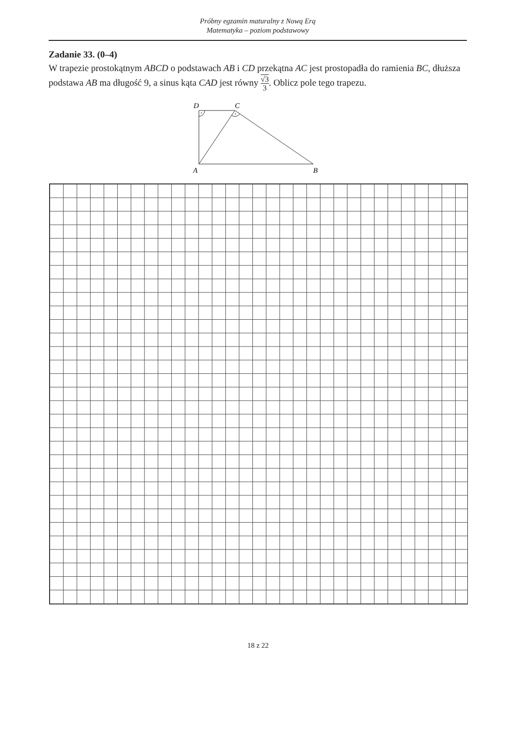Próbny egzamin maturalny z Nową Erą
Matematyka – poziom podstawowy
Zadanie 33. (0–4)
W trapezie prostokątnym ABCD o podstawach AB i CD przekątna AC jest prostopadła do ramienia BC, dłuższa podstawa AB ma długość 9, a sinus kąta CAD jest równy √3 3. Oblicz pole tego trapezu.
D
C
A
B
18 z 22